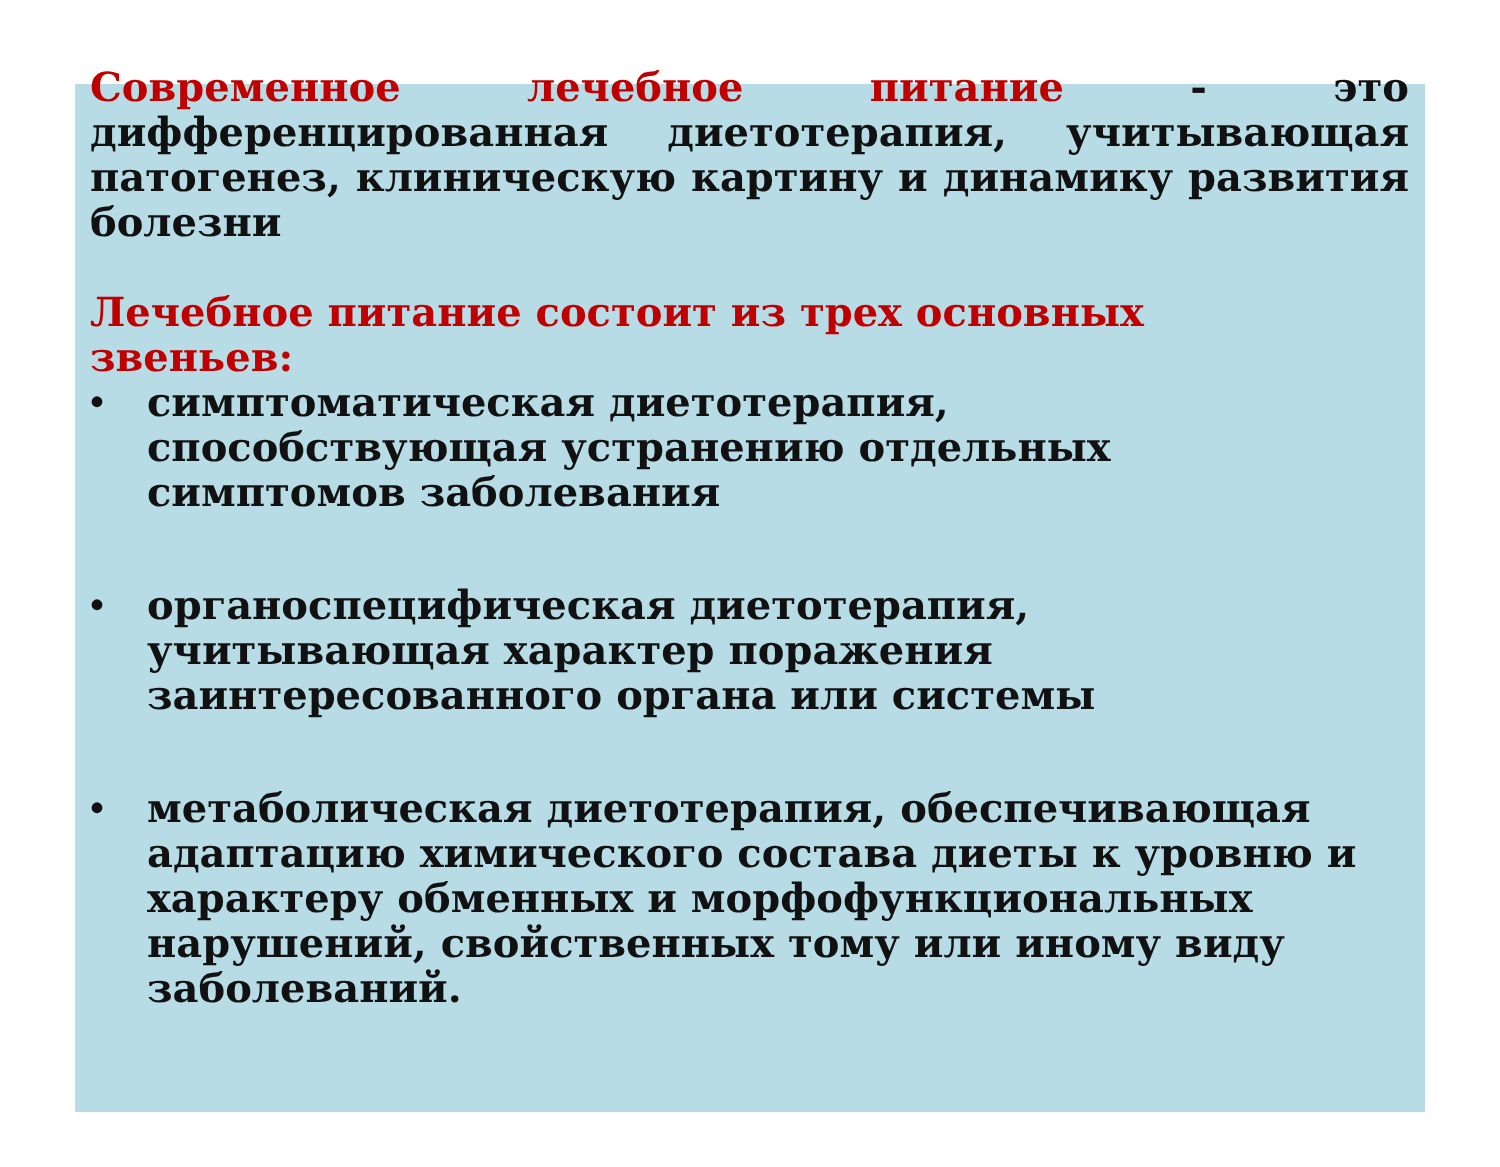Современное лечебное питание - это дифференцированная диетотерапия, учитывающая патогенез, клиническую картину и динамику развития болезни
Лечебное питание состоит из трех основных звеньев:
• симптоматическая диетотерапия, способствующая устранению отдельных симптомов заболевания
• органоспецифическая диетотерапия, учитывающая характер поражения заинтересованного органа или системы
• метаболическая диетотерапия, обеспечивающая адаптацию химического состава диеты к уровню и характеру обменных и морфофункциональных нарушений, свойственных тому или иному виду заболеваний.